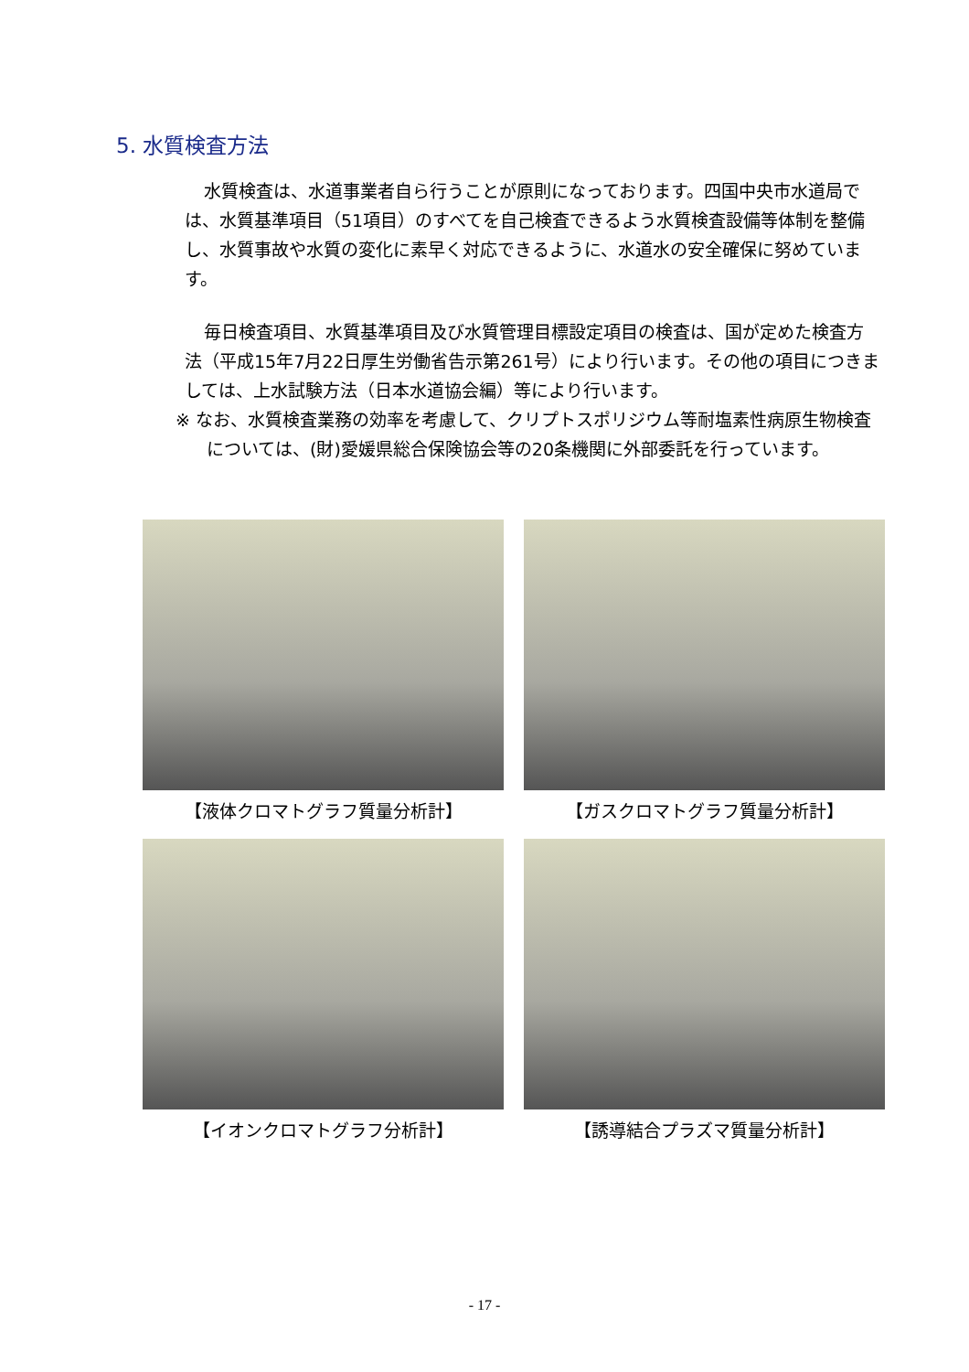5. 水質検査方法
水質検査は、水道事業者自ら行うことが原則になっております。四国中央市水道局では、水質基準項目（51項目）のすべてを自己検査できるよう水質検査設備等体制を整備し、水質事故や水質の変化に素早く対応できるように、水道水の安全確保に努めています。
毎日検査項目、水質基準項目及び水質管理目標設定項目の検査は、国が定めた検査方法（平成15年7月22日厚生労働省告示第261号）により行います。その他の項目につきましては、上水試験方法（日本水道協会編）等により行います。
※ なお、水質検査業務の効率を考慮して、クリプトスポリジウム等耐塩素性病原生物検査については、(財)愛媛県総合保険協会等の20条機関に外部委託を行っています。
【液体クロマトグラフ質量分析計】
【ガスクロマトグラフ質量分析計】
【イオンクロマトグラフ分析計】
【誘導結合プラズマ質量分析計】
- 17 -